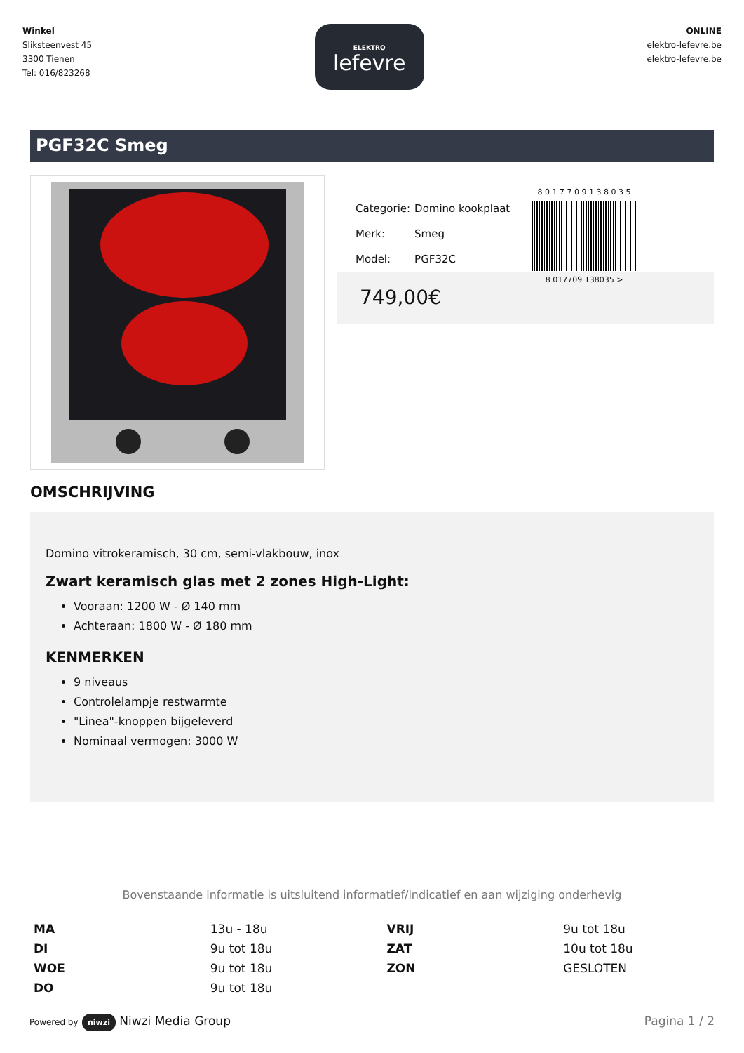Winkel
Sliksteenvest 45
3300 Tienen
Tel: 016/823268
ELEKTRO
lefevre
ONLINE
elektro-lefevre.be
elektro-lefevre.be
PGF32C Smeg
| Categorie: | Domino kookplaat |
| Merk: | Smeg |
| Model: | PGF32C |
8 0 1 7 7 0 9 1 3 8 0 3 5
8 017709 138035 >
749,00€
OMSCHRIJVING
Domino vitrokeramisch, 30 cm, semi-vlakbouw, inox
Zwart keramisch glas met 2 zones High-Light:
Vooraan: 1200 W - Ø 140 mm
Achteraan: 1800 W - Ø 180 mm
KENMERKEN
9 niveaus
Controlelampje restwarmte
"Linea"-knoppen bijgeleverd
Nominaal vermogen: 3000 W
Bovenstaande informatie is uitsluitend informatief/indicatief en aan wijziging onderhevig
| MA | 13u - 18u | VRIJ | 9u tot 18u |
| DI | 9u tot 18u | ZAT | 10u tot 18u |
| WOE | 9u tot 18u | ZON | GESLOTEN |
| DO | 9u tot 18u | | |
Powered by niwzi Niwzi Media Group
Pagina 1 / 2